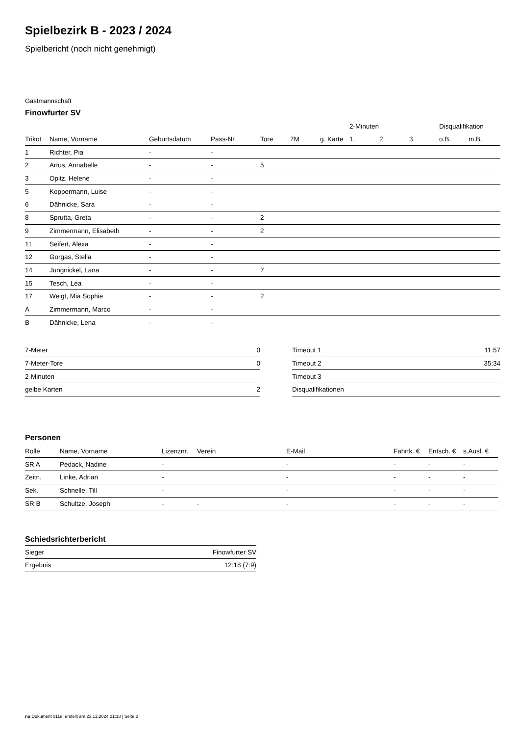Spielbezirk B - 2023 / 2024
Spielbericht (noch nicht genehmigt)
Gastmannschaft
Finowfurter SV
| | | | | | | | 2-Minuten | | | Disqualifikation | |
| --- | --- | --- | --- | --- | --- | --- | --- | --- | --- | --- | --- |
| Trikot | Name, Vorname | Geburtsdatum | Pass-Nr | Tore | 7M | g. Karte | 1. | 2. | 3. | o.B. | m.B. |
| 1 | Richter, Pia | - | - | | | | | | | | |
| 2 | Artus, Annabelle | - | - | 5 | | | | | | | |
| 3 | Opitz, Helene | - | - | | | | | | | | |
| 5 | Koppermann, Luise | - | - | | | | | | | | |
| 6 | Dähnicke, Sara | - | - | | | | | | | | |
| 8 | Sprutta, Greta | - | - | 2 | | | | | | | |
| 9 | Zimmermann, Elisabeth | - | - | 2 | | | | | | | |
| 11 | Seifert, Alexa | - | - | | | | | | | | |
| 12 | Gorgas, Stella | - | - | | | | | | | | |
| 14 | Jungnickel, Lana | - | - | 7 | | | | | | | |
| 15 | Tesch, Lea | - | - | | | | | | | | |
| 17 | Weigt, Mia Sophie | - | - | 2 | | | | | | | |
| A | Zimmermann, Marco | - | - | | | | | | | | |
| B | Dähnicke, Lena | - | - | | | | | | | | |
| 7-Meter | 0 |
| 7-Meter-Tore | 0 |
| 2-Minuten | |
| gelbe Karten | 2 |
| Timeout 1 | 11:57 |
| Timeout 2 | 35:34 |
| Timeout 3 | |
| Disqualifikationen | |
Personen
| Rolle | Name, Vorname | Lizenznr. | Verein | E-Mail | Fahrtk. € | Entsch. € | s.Ausl. € |
| --- | --- | --- | --- | --- | --- | --- | --- |
| SR A | Pedack, Nadine | - | | - | - | - | - |
| Zeitn. | Linke, Adrian | - | | - | - | - | - |
| Sek. | Schnelle, Till | - | | - | - | - | - |
| SR B | Schultze, Joseph | - | - | - | - | - | - |
Schiedsrichterbericht
| Sieger | Finowfurter SV |
| Ergebnis | 12:18 (7:9) |
nu.Dokument 011e, erstellt am 23.12.2024 21:18 | Seite 2